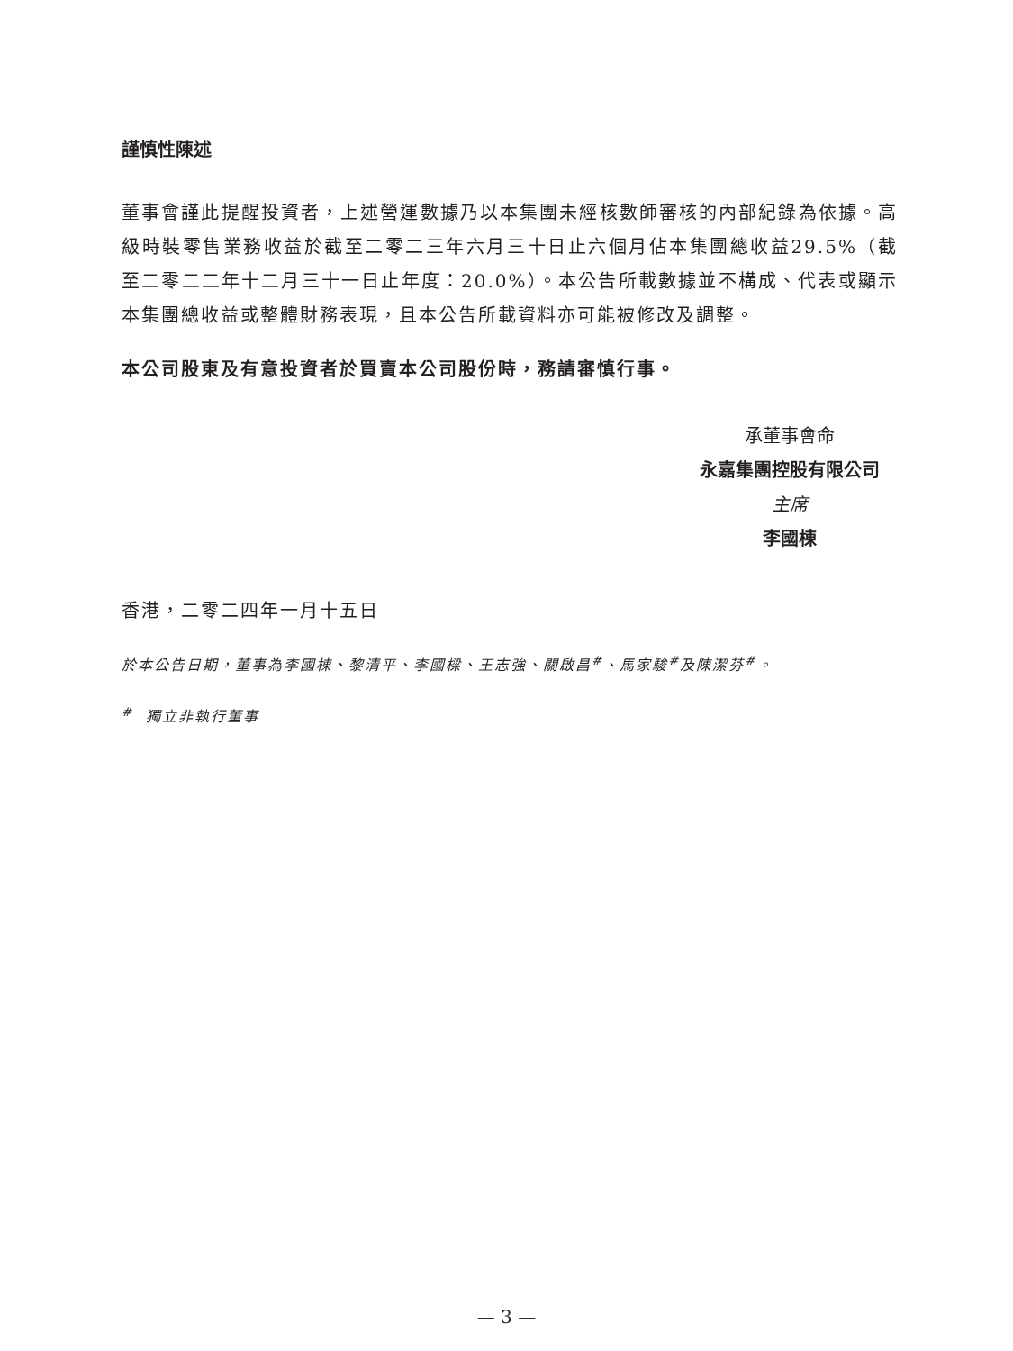謹慎性陳述
董事會謹此提醒投資者，上述營運數據乃以本集團未經核數師審核的內部紀錄為依據。高級時裝零售業務收益於截至二零二三年六月三十日止六個月佔本集團總收益29.5%（截至二零二二年十二月三十一日止年度：20.0%）。本公告所載數據並不構成、代表或顯示本集團總收益或整體財務表現，且本公告所載資料亦可能被修改及調整。
本公司股東及有意投資者於買賣本公司股份時，務請審慎行事。
承董事會命
永嘉集團控股有限公司
主席
李國棟
香港，二零二四年一月十五日
於本公告日期，董事為李國棟、黎清平、李國樑、王志強、關啟昌<sup>#</sup>、馬家駿<sup>#</sup>及陳潔芬<sup>#</sup>。
<sup>#</sup> 獨立非執行董事
— 3 —